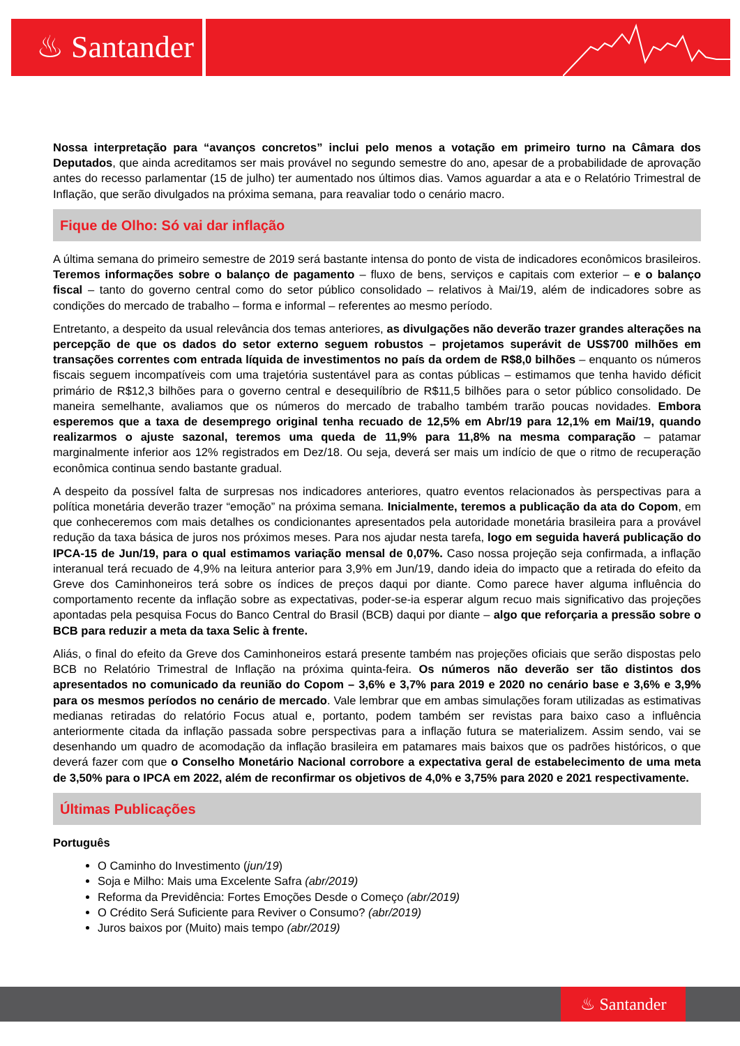♨ Santander
Nossa interpretação para “avanços concretos” inclui pelo menos a votação em primeiro turno na Câmara dos Deputados, que ainda acreditamos ser mais provável no segundo semestre do ano, apesar de a probabilidade de aprovação antes do recesso parlamentar (15 de julho) ter aumentado nos últimos dias. Vamos aguardar a ata e o Relatório Trimestral de Inflação, que serão divulgados na próxima semana, para reavaliar todo o cenário macro.
Fique de Olho: Só vai dar inflação
A última semana do primeiro semestre de 2019 será bastante intensa do ponto de vista de indicadores econômicos brasileiros. Teremos informações sobre o balanço de pagamento – fluxo de bens, serviços e capitais com exterior – e o balanço fiscal – tanto do governo central como do setor público consolidado – relativos à Mai/19, além de indicadores sobre as condições do mercado de trabalho – forma e informal – referentes ao mesmo período.
Entretanto, a despeito da usual relevância dos temas anteriores, as divulgações não deverão trazer grandes alterações na percepção de que os dados do setor externo seguem robustos – projetamos superávit de US$700 milhões em transações correntes com entrada líquida de investimentos no país da ordem de R$8,0 bilhões – enquanto os números fiscais seguem incompatíveis com uma trajetória sustentável para as contas públicas – estimamos que tenha havido déficit primário de R$12,3 bilhões para o governo central e desequilíbrio de R$11,5 bilhões para o setor público consolidado. De maneira semelhante, avaliamos que os números do mercado de trabalho também trarão poucas novidades. Embora esperemos que a taxa de desemprego original tenha recuado de 12,5% em Abr/19 para 12,1% em Mai/19, quando realizarmos o ajuste sazonal, teremos uma queda de 11,9% para 11,8% na mesma comparação – patamar marginalmente inferior aos 12% registrados em Dez/18. Ou seja, deverá ser mais um indício de que o ritmo de recuperação econômica continua sendo bastante gradual.
A despeito da possível falta de surpresas nos indicadores anteriores, quatro eventos relacionados às perspectivas para a política monetária deverão trazer “emoção” na próxima semana. Inicialmente, teremos a publicação da ata do Copom, em que conheceremos com mais detalhes os condicionantes apresentados pela autoridade monetária brasileira para a provável redução da taxa básica de juros nos próximos meses. Para nos ajudar nesta tarefa, logo em seguida haverá publicação do IPCA-15 de Jun/19, para o qual estimamos variação mensal de 0,07%. Caso nossa projeção seja confirmada, a inflação interanual terá recuado de 4,9% na leitura anterior para 3,9% em Jun/19, dando ideia do impacto que a retirada do efeito da Greve dos Caminhoneiros terá sobre os índices de preços daqui por diante. Como parece haver alguma influência do comportamento recente da inflação sobre as expectativas, poder-se-ia esperar algum recuo mais significativo das projeções apontadas pela pesquisa Focus do Banco Central do Brasil (BCB) daqui por diante – algo que reforçaria a pressão sobre o BCB para reduzir a meta da taxa Selic à frente.
Aliás, o final do efeito da Greve dos Caminhoneiros estará presente também nas projeções oficiais que serão dispostas pelo BCB no Relatório Trimestral de Inflação na próxima quinta-feira. Os números não deverão ser tão distintos dos apresentados no comunicado da reunião do Copom – 3,6% e 3,7% para 2019 e 2020 no cenário base e 3,6% e 3,9% para os mesmos períodos no cenário de mercado. Vale lembrar que em ambas simulações foram utilizadas as estimativas medianas retiradas do relatório Focus atual e, portanto, podem também ser revistas para baixo caso a influência anteriormente citada da inflação passada sobre perspectivas para a inflação futura se materializem. Assim sendo, vai se desenhando um quadro de acomodação da inflação brasileira em patamares mais baixos que os padrões históricos, o que deverá fazer com que o Conselho Monetário Nacional corrobore a expectativa geral de estabelecimento de uma meta de 3,50% para o IPCA em 2022, além de reconfirmar os objetivos de 4,0% e 3,75% para 2020 e 2021 respectivamente.
Últimas Publicações
Português
O Caminho do Investimento (jun/19)
Soja e Milho: Mais uma Excelente Safra (abr/2019)
Reforma da Previdência: Fortes Emoções Desde o Começo (abr/2019)
O Crédito Será Suficiente para Reviver o Consumo? (abr/2019)
Juros baixos por (Muito) mais tempo (abr/2019)
♨ Santander